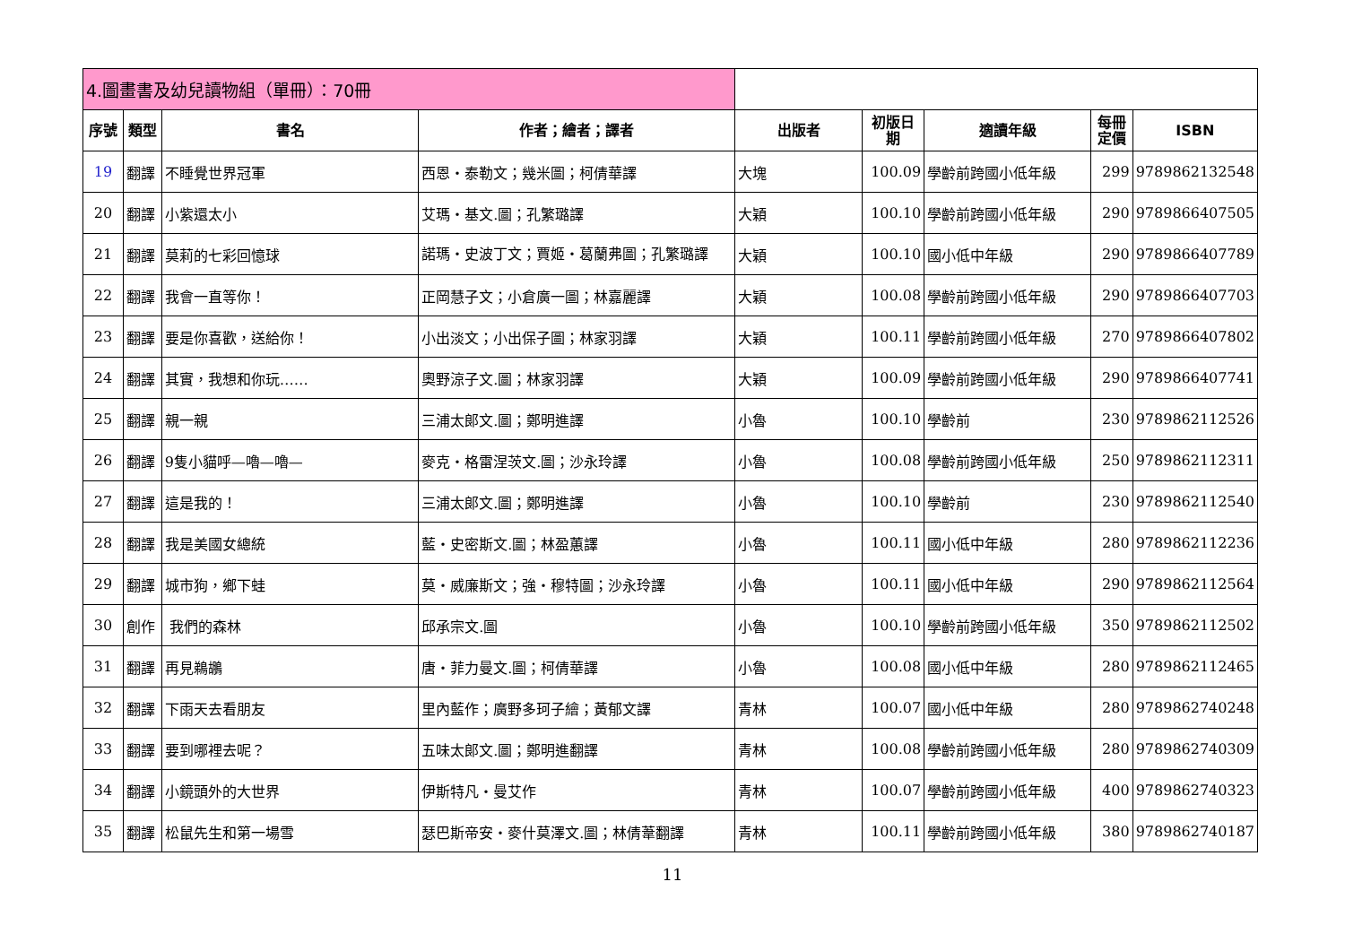| 4.圖畫書及幼兒讀物組（單冊）：70冊 | | | | | | | | |
| 序號 | 類型 | 書名 | 作者；繪者；譯者 | 出版者 | 初版日 期 | 適讀年級 | 每冊 定價 | ISBN |
| 19 | 翻譯 | 不睡覺世界冠軍 | 西恩・泰勒文；幾米圖；柯倩華譯 | 大塊 | 100.09 | 學齡前跨國小低年級 | 299 | 9789862132548 |
| 20 | 翻譯 | 小紫還太小 | 艾瑪・基文.圖；孔繁璐譯 | 大穎 | 100.10 | 學齡前跨國小低年級 | 290 | 9789866407505 |
| 21 | 翻譯 | 莫莉的七彩回憶球 | 諾瑪・史波丁文；賈姬・葛蘭弗圖；孔繁璐譯 | 大穎 | 100.10 | 國小低中年級 | 290 | 9789866407789 |
| 22 | 翻譯 | 我會一直等你！ | 正岡慧子文；小倉廣一圖；林嘉麗譯 | 大穎 | 100.08 | 學齡前跨國小低年級 | 290 | 9789866407703 |
| 23 | 翻譯 | 要是你喜歡，送給你！ | 小出淡文；小出保子圖；林家羽譯 | 大穎 | 100.11 | 學齡前跨國小低年級 | 270 | 9789866407802 |
| 24 | 翻譯 | 其實，我想和你玩…… | 奧野涼子文.圖；林家羽譯 | 大穎 | 100.09 | 學齡前跨國小低年級 | 290 | 9789866407741 |
| 25 | 翻譯 | 親一親 | 三浦太郎文.圖；鄭明進譯 | 小魯 | 100.10 | 學齡前 | 230 | 9789862112526 |
| 26 | 翻譯 | 9隻小貓呼—嚕—嚕— | 麥克・格雷涅茨文.圖；沙永玲譯 | 小魯 | 100.08 | 學齡前跨國小低年級 | 250 | 9789862112311 |
| 27 | 翻譯 | 這是我的！ | 三浦太郎文.圖；鄭明進譯 | 小魯 | 100.10 | 學齡前 | 230 | 9789862112540 |
| 28 | 翻譯 | 我是美國女總統 | 藍・史密斯文.圖；林盈蕙譯 | 小魯 | 100.11 | 國小低中年級 | 280 | 9789862112236 |
| 29 | 翻譯 | 城市狗，鄉下蛙 | 莫・威廉斯文；強・穆特圖；沙永玲譯 | 小魯 | 100.11 | 國小低中年級 | 290 | 9789862112564 |
| 30 | 創作 | 我們的森林 | 邱承宗文.圖 | 小魯 | 100.10 | 學齡前跨國小低年級 | 350 | 9789862112502 |
| 31 | 翻譯 | 再見鵜鶘 | 唐・菲力曼文.圖；柯倩華譯 | 小魯 | 100.08 | 國小低中年級 | 280 | 9789862112465 |
| 32 | 翻譯 | 下雨天去看朋友 | 里內藍作；廣野多珂子繪；黃郁文譯 | 青林 | 100.07 | 國小低中年級 | 280 | 9789862740248 |
| 33 | 翻譯 | 要到哪裡去呢？ | 五味太郎文.圖；鄭明進翻譯 | 青林 | 100.08 | 學齡前跨國小低年級 | 280 | 9789862740309 |
| 34 | 翻譯 | 小鏡頭外的大世界 | 伊斯特凡・曼艾作 | 青林 | 100.07 | 學齡前跨國小低年級 | 400 | 9789862740323 |
| 35 | 翻譯 | 松鼠先生和第一場雪 | 瑟巴斯帝安・麥什莫澤文.圖；林倩葦翻譯 | 青林 | 100.11 | 學齡前跨國小低年級 | 380 | 9789862740187 |
11